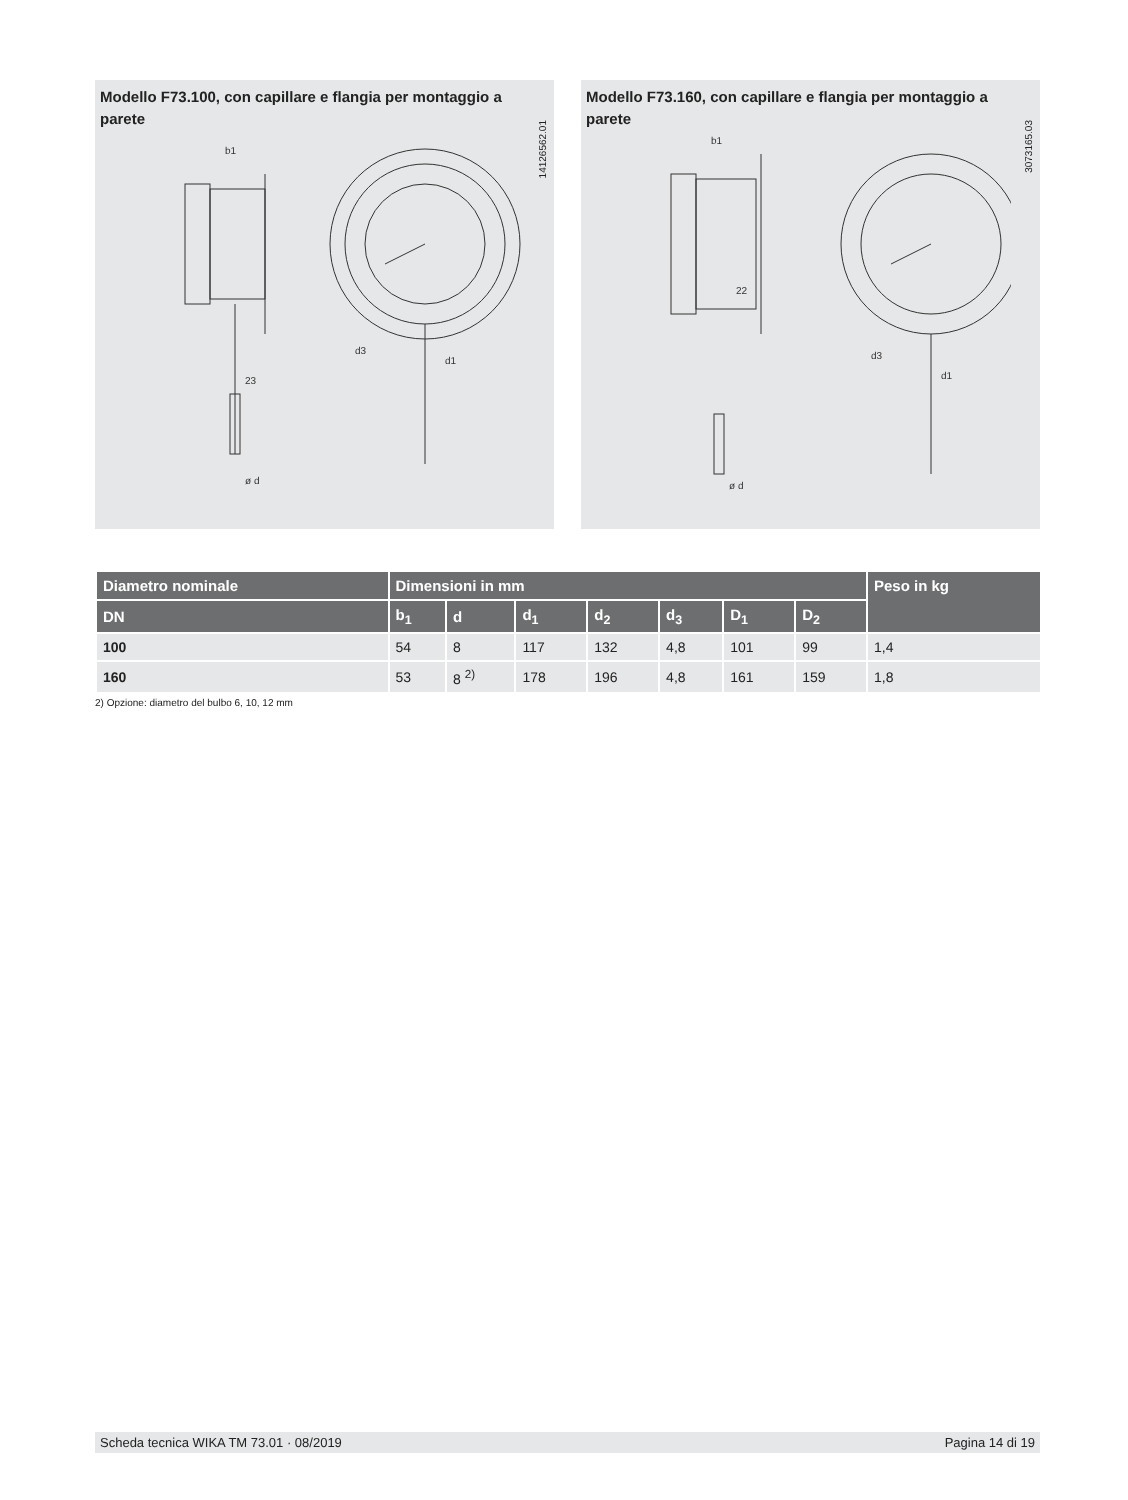Modello F73.100, con capillare e flangia per montaggio a parete
14126562.01
b1
23
ø d
d1
d3
Modello F73.160, con capillare e flangia per montaggio a parete
3073165.03
b1
22
ø d
d1
d3
| Diametro nominale | Dimensioni in mm | | | | | | | Peso in kg |
| --- | --- | --- | --- | --- | --- | --- | --- | --- |
| DN | b<sub>1</sub> | d | d<sub>1</sub> | d<sub>2</sub> | d<sub>3</sub> | D<sub>1</sub> | D<sub>2</sub> | |
| 100 | 54 | 8 | 117 | 132 | 4,8 | 101 | 99 | 1,4 |
| 160 | 53 | 8 <sup>2)</sup> | 178 | 196 | 4,8 | 161 | 159 | 1,8 |
2) Opzione: diametro del bulbo 6, 10, 12 mm
Scheda tecnica WIKA TM 73.01 · 08/2019 Pagina 14 di 19